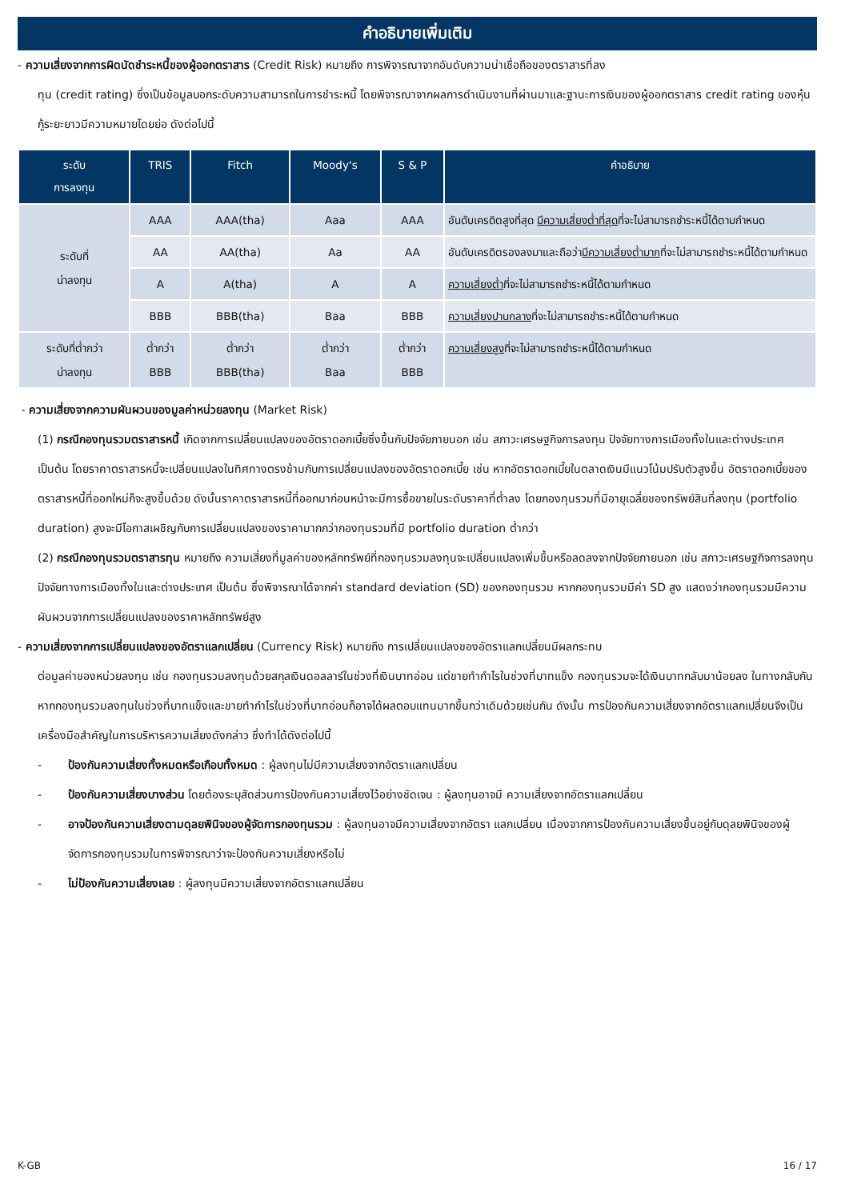คำอธิบายเพิ่มเติม
- ความเสี่ยงจากการผิดนัดชำระหนี้ของผู้ออกตราสาร (Credit Risk) หมายถึง การพิจารณาจากอันดับความน่าเชื่อถือของตราสารที่ลง
ทุน (credit rating) ซึ่งเป็นข้อมูลบอกระดับความสามารถในการชำระหนี้ โดยพิจารณาจากผลการดำเนินงานที่ผ่านมาและฐานะการเงินของผู้ออกตราสาร credit rating ของหุ้นกู้ระยะยาวมีความหมายโดยย่อ ดังต่อไปนี้
| ระดับ การลงทุน | TRIS | Fitch | Moody's | S & P | คำอธิบาย |
| --- | --- | --- | --- | --- | --- |
| ระดับที่ น่าลงทุน | AAA | AAA(tha) | Aaa | AAA | อันดับเครดิตสูงที่สุด มีความเสี่ยงต่ำที่สุด ที่จะไม่สามารถชำระหนี้ได้ตามกำหนด |
| | AA | AA(tha) | Aa | AA | อันดับเครดิตรองลงมาและถือว่า มีความเสี่ยงต่ำมาก ที่จะไม่สามารถชำระหนี้ได้ตามกำหนด |
| | A | A(tha) | A | A | ความเสี่ยงต่ำ ที่จะไม่สามารถชำระหนี้ได้ตามกำหนด |
| | BBB | BBB(tha) | Baa | BBB | ความเสี่ยงปานกลาง ที่จะไม่สามารถชำระหนี้ได้ตามกำหนด |
| ระดับที่ต่ำกว่า น่าลงทุน | ต่ำกว่า BBB | ต่ำกว่า BBB(tha) | ต่ำกว่า Baa | ต่ำกว่า BBB | ความเสี่ยงสูง ที่จะไม่สามารถชำระหนี้ได้ตามกำหนด |
- ความเสี่ยงจากความผันผวนของมูลค่าหน่วยลงทุน (Market Risk)
(1) กรณีกองทุนรวมตราสารหนี้ เกิดจากการเปลี่ยนแปลงของอัตราดอกเบี้ยซึ่งขึ้นกับปัจจัยภายนอก เช่น สภาวะเศรษฐกิจการลงทุน ปัจจัยทางการเมืองทั้งในและต่างประเทศ เป็นต้น โดยราคาตราสารหนี้จะเปลี่ยนแปลงในทิศทางตรงข้ามกับการเปลี่ยนแปลงของอัตราดอกเบี้ย เช่น หากอัตราดอกเบี้ยในตลาดเงินมีแนวโน้มปรับตัวสูงขึ้น อัตราดอกเบี้ยของตราสารหนี้ที่ออกใหม่ก็จะสูงขึ้นด้วย ดังนั้นราคาตราสารหนี้ที่ออกมาก่อนหน้าจะมีการซื้อขายในระดับราคาที่ต่ำลง โดยกองทุนรวมที่มีอายุเฉลี่ยของทรัพย์สินที่ลงทุน (portfolio duration) สูงจะมีโอกาสเผชิญกับการเปลี่ยนแปลงของราคามากกว่ากองทุนรวมที่มี portfolio duration ต่ำกว่า
(2) กรณีกองทุนรวมตราสารทุน หมายถึง ความเสี่ยงที่มูลค่าของหลักทรัพย์ที่กองทุนรวมลงทุนจะเปลี่ยนแปลงเพิ่มขึ้นหรือลดลงจากปัจจัยภายนอก เช่น สภาวะเศรษฐกิจการลงทุน ปัจจัยทางการเมืองทั้งในและต่างประเทศ เป็นต้น ซึ่งพิจารณาได้จากค่า standard deviation (SD) ของกองทุนรวม หากกองทุนรวมมีค่า SD สูง แสดงว่ากองทุนรวมมีความผันผวนจากการเปลี่ยนแปลงของราคาหลักทรัพย์สูง
- ความเสี่ยงจากการเปลี่ยนแปลงของอัตราแลกเปลี่ยน (Currency Risk) หมายถึง การเปลี่ยนแปลงของอัตราแลกเปลี่ยนมีผลกระทบ
ต่อมูลค่าของหน่วยลงทุน เช่น กองทุนรวมลงทุนด้วยสกุลเงินดอลลาร์ในช่วงที่เงินบาทอ่อน แต่ขายทำกำไรในช่วงที่บาทแข็ง กองทุนรวมจะได้เงินบาทกลับมาน้อยลง ในทางกลับกันหากกองทุนรวมลงทุนในช่วงที่บาทแข็งและขายทำกำไรในช่วงที่บาทอ่อนก็อาจได้ผลตอบแทนมากขึ้นกว่าเดิมด้วยเช่นกัน ดังนั้น การป้องกันความเสี่ยงจากอัตราแลกเปลี่ยนจึงเป็นเครื่องมือสำคัญในการบริหารความเสี่ยงดังกล่าว ซึ่งทำได้ดังต่อไปนี้
- ป้องกันความเสี่ยงทั้งหมดหรือเกือบทั้งหมด : ผู้ลงทุนไม่มีความเสี่ยงจากอัตราแลกเปลี่ยน
- ป้องกันความเสี่ยงบางส่วน โดยต้องระบุสัดส่วนการป้องกันความเสี่ยงไว้อย่างชัดเจน : ผู้ลงทุนอาจมี ความเสี่ยงจากอัตราแลกเปลี่ยน
- อาจป้องกันความเสี่ยงตามดุลยพินิจของผู้จัดการกองทุนรวม : ผู้ลงทุนอาจมีความเสี่ยงจากอัตรา แลกเปลี่ยน เนื่องจากการป้องกันความเสี่ยงขึ้นอยู่กับดุลยพินิจของผู้จัดการกองทุนรวมในการพิจารณาว่าจะป้องกันความเสี่ยงหรือไม่
- ไม่ป้องกันความเสี่ยงเลย : ผู้ลงทุนมีความเสี่ยงจากอัตราแลกเปลี่ยน
K-GB 16 / 17